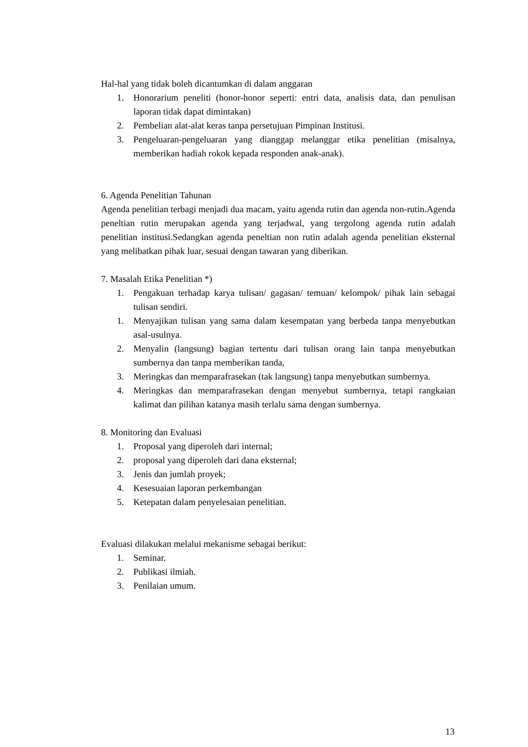Hal-hal yang tidak boleh dicantumkan di dalam anggaran
1. Honorarium peneliti (honor-honor seperti: entri data, analisis data, dan penulisan laporan tidak dapat dimintakan)
2. Pembelian alat-alat keras tanpa persetujuan Pimpinan Institusi.
3. Pengeluaran-pengeluaran yang dianggap melanggar etika penelitian (misalnya, memberikan hadiah rokok kepada responden anak-anak).
6. Agenda Penelitian Tahunan
Agenda penelitian terbagi menjadi dua macam, yaitu agenda rutin dan agenda non-rutin.Agenda peneltian rutin merupakan agenda yang terjadwal, yang tergolong agenda rutin adalah penelitian institusi.Sedangkan agenda peneltian non rutin adalah agenda penelitian eksternal yang melibatkan pihak luar, sesuai dengan tawaran yang diberikan.
7. Masalah Etika Penelitian *)
1. Pengakuan terhadap karya tulisan/ gagasan/ temuan/ kelompok/ pihak lain sebagai tulisan sendiri.
1. Menyajikan tulisan yang sama dalam kesempatan yang berbeda tanpa menyebutkan asal-usulnya.
2. Menyalin (langsung) bagian tertentu dari tulisan orang lain tanpa menyebutkan sumbernya dan tanpa memberikan tanda,
3. Meringkas dan memparafrasekan (tak langsung) tanpa menyebutkan sumbernya.
4. Meringkas dan memparafrasekan dengan menyebut sumbernya, tetapi rangkaian kalimat dan pilihan katanya masih terlalu sama dengan sumbernya.
8. Monitoring dan Evaluasi
1. Proposal yang diperoleh dari internal;
2. proposal yang diperoleh dari dana eksternal;
3. Jenis dan jumlah proyek;
4. Kesesuaian laporan perkembangan
5. Ketepatan dalam penyelesaian penelitian.
Evaluasi dilakukan melalui mekanisme sebagai berikut:
1. Seminar.
2. Publikasi ilmiah.
3. Penilaian umum.
13